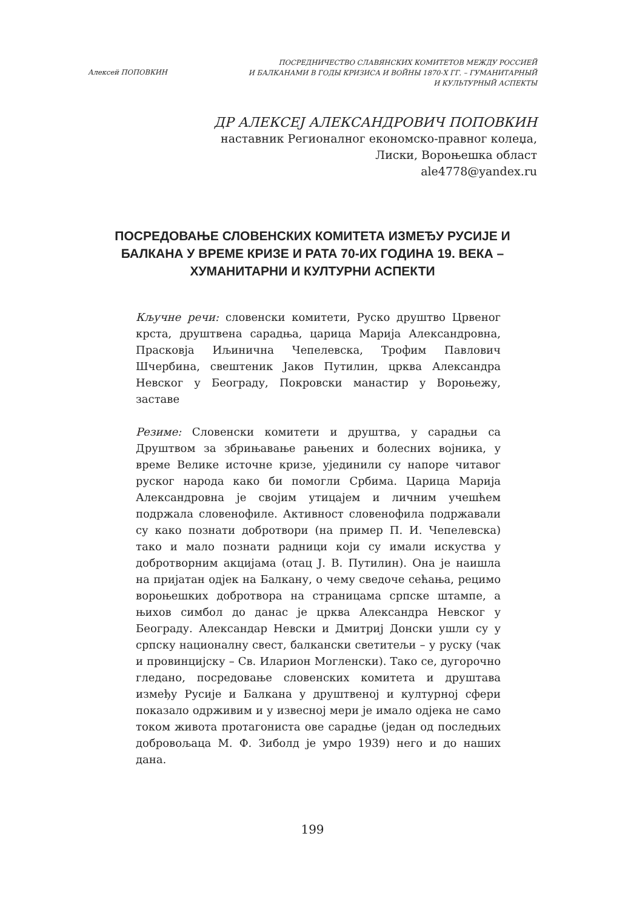Алексей ПОПОВКИН
ПОСРЕДНИЧЕСТВО СЛАВЯНСКИХ КОМИТЕТОВ МЕЖДУ РОССИЕЙ
И БАЛКАНАМИ В ГОДЫ КРИЗИСА И ВОЙНЫ 1870-Х ГГ. – ГУМАНИТАРНЫЙ
И КУЛЬТУРНЫЙ АСПЕКТЫ
ДР АЛЕКСЕЈ АЛЕКСАНДРОВИЧ ПОПОВКИН
наставник Регионалног економско-правног колеџа,
Лиски, Вороњешка област
ale4778@yandex.ru
ПОСРЕДОВАЊЕ СЛОВЕНСКИХ КОМИТЕТА ИЗМЕЂУ РУСИЈЕ И БАЛКАНА У ВРЕМЕ КРИЗЕ И РАТА 70-ИХ ГОДИНА 19. ВЕКА – ХУМАНИТАРНИ И КУЛТУРНИ АСПЕКТИ
Кључне речи: словенски комитети, Руско друштво Црвеног крста, друштвена сарадња, царица Марија Александровна, Прасковја Иљинична Чепелевска, Трофим Павлович Шчербина, свештеник Јаков Путилин, црква Александра Невског у Београду, Покровски манастир у Вороњежу, заставе
Резиме: Словенски комитети и друштва, у сарадњи са Друштвом за збрињавање рањених и болесних војника, у време Велике источне кризе, ујединили су напоре читавог руског народа како би помогли Србима. Царица Марија Александровна је својим утицајем и личним учешћем подржала словенофиле. Активност словенофила подржавали су како познати добротвори (на пример П. И. Чепелевска) тако и мало познати радници који су имали искуства у добротворним акцијама (отац Ј. В. Путилин). Она је наишла на пријатан одјек на Балкану, о чему сведоче сећања, рецимо вороњешких добротвора на страницама српске штампе, а њихов симбол до данас је црква Александра Невског у Београду. Александар Невски и Дмитриј Донски ушли су у српску националну свест, балкански светитељи – у руску (чак и провинцијску – Св. Иларион Могленски). Тако се, дугорочно гледано, посредовање словенских комитета и друштава између Русије и Балкана у друштвеној и културној сфери показало одрживим и у извесној мери је имало одјека не само током живота протагониста ове сарадње (један од последњих добровољаца М. Ф. Зиболд је умро 1939) него и до наших дана.
199